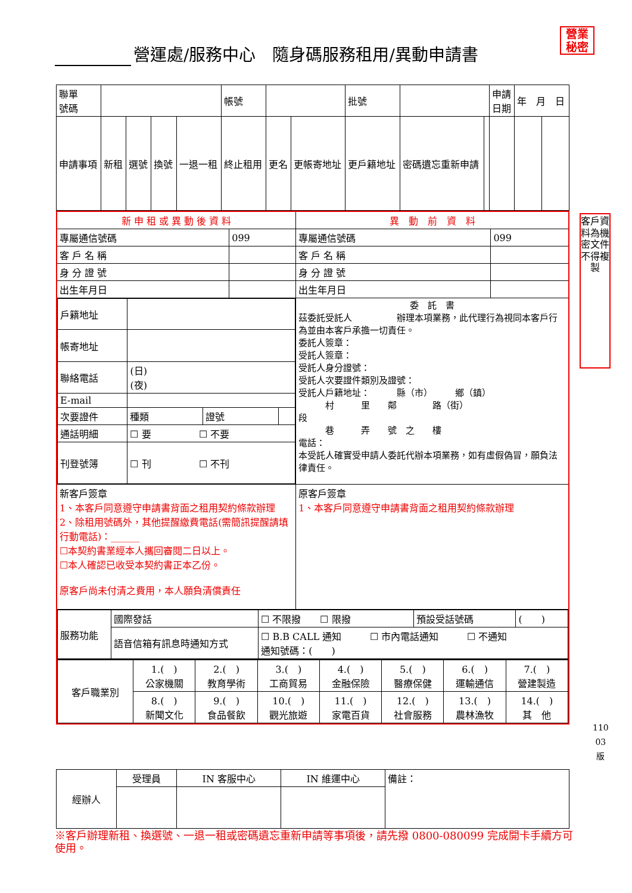營運處/服務中心　隨身碼服務租用/異動申請書
營業
秘密
| 聯單 號碼 | | | | | 帳號 | | | 批號 | | | 申請 日期 | 年 月 日 | |
| 申請事項 | 新租 | 選號 | 換號 | 一退一租 | 終止租用 | 更名 | 更帳寄地址 | 更戶籍地址 | 密碼遺忘重新申請 | | | | |
| 新 申 租 或 異 動 後 資 料 | | 異 動 前 資 料 | |
| 專屬通信號碼 | 099 | 專屬通信號碼 | 099 |
| 客 戶 名 稱 | | 客 戶 名 稱 | |
| 身 分 證 號 | | 身 分 證 號 | |
| 出生年月日 | | 出生年月日 | |
| / 戶籍地址 / / / / / 帳寄地址 / / / / / 聯絡電話 / (日) (夜) / / / / E-mail / / / / / 次要證件 / 種類 / 證號 / / / 通話明細 / ☐ 要 ☐ 不要 / / / / 刊登號簿 / ☐ 刊 ☐ 不刊 / / / | | 委 託 書 茲委託受託人 辦理本項業務，此代理行為視同本客戶行為並由本客戶承擔一切責任。 委託人簽章： 受託人簽章： 受託人身分證號： 受託人次要證件類別及證號： 受託人戶籍地址： 縣（市） 鄉（鎮） 村 里 鄰 路（街） 段 巷 弄 號 之 樓 電話： 本受託人確實受申請人委託代辦本項業務，如有虛假偽冒，願負法律責任。 | |
| 新客戶簽章 1、本客戶同意遵守申請書背面之租用契約條款辦理 2、除租用號碼外，其他提醒繳費電話(需簡訊提醒請填行動電話)：______ ☐本契約書業經本人攜回審閱二日以上。 ☐本人確認已收受本契約書正本乙份。 原客戶尚未付清之費用，本人願負清償責任 | | 原客戶簽章 1、本客戶同意遵守申請書背面之租用契約條款辦理 | |
| / 服務功能 / 國際發話 / ☐ 不限撥 ☐ 限撥 / 預設受話號碼 / ( ) / / / 語音信箱有訊息時通知方式 / ☐ B.B CALL 通知 ☐ 市內電話通知 ☐ 不通知 通知號碼：( ) / / / | | | |
| / 客戶職業別 / 1.( ) 公家機關 / 2.( ) 教育學術 / 3.( ) 工商貿易 / 4.( ) 金融保險 / 5.( ) 醫療保健 / 6.( ) 運輸通信 / 7.( ) 營建製造 / / / 8.( ) 新聞文化 / 9.( ) 食品餐飲 / 10.( ) 觀光旅遊 / 11.( ) 家電百貨 / 12.( ) 社會服務 / 13.( ) 農林漁牧 / 14.( ) 其 他 / | | | |
| 經辦人 | 受理員 | IN 客服中心 | IN 維運中心 | 備註： |
客戶資料為機密文件不得複製
110
03
版
※客戶辦理新租、換選號、一退一租或密碼遺忘重新申請等事項後，請先撥 0800-080099 完成開卡手續方可使用。